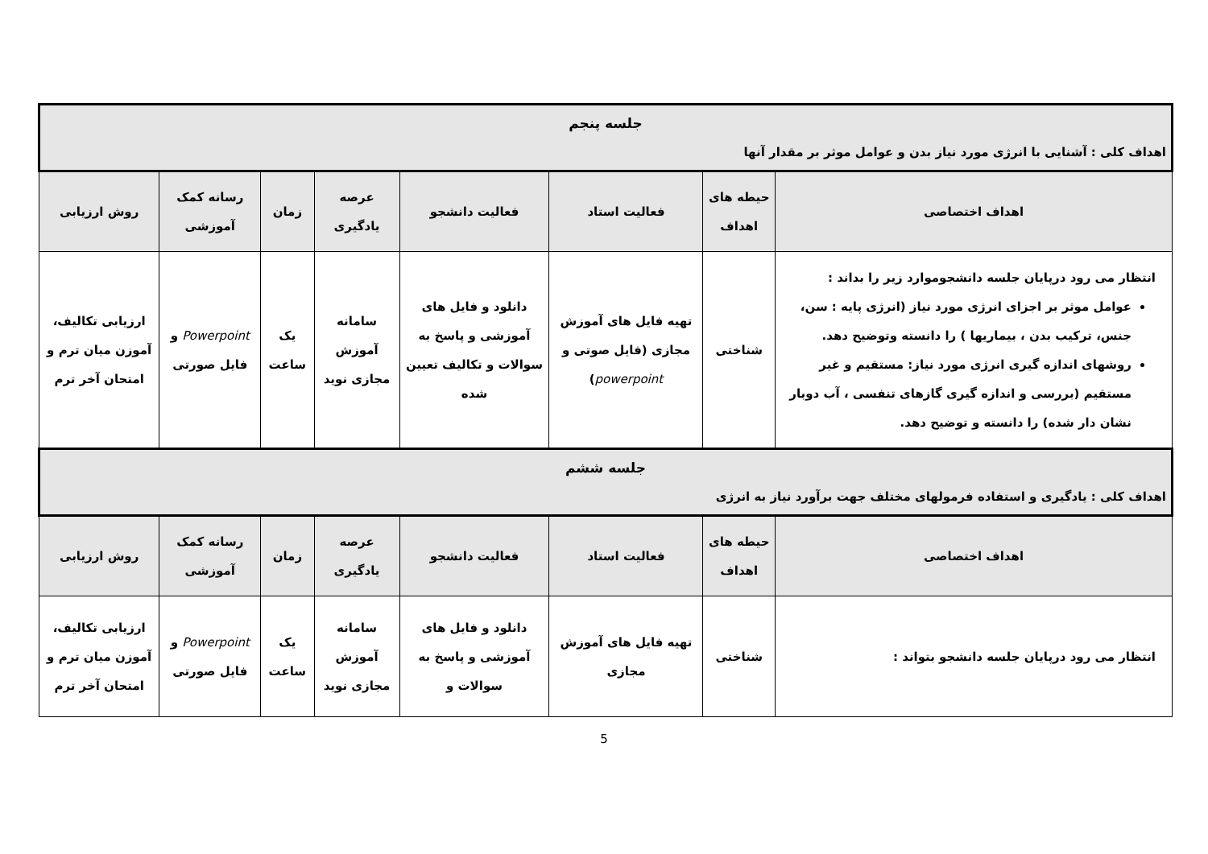| جلسه پنجم اهداف کلی : آشنایی با انرژی مورد نیاز بدن و عوامل موثر بر مقدار آنها | | | | | | | |
| اهداف اختصاصی | حیطه های اهداف | فعالیت استاد | فعالیت دانشجو | عرصه یادگیری | زمان | رسانه کمک آموزشی | روش ارزیابی |
| انتظار می رود درپایان جلسه دانشجوموارد زیر را بداند : عوامل موثر بر اجزای انرژی مورد نیاز (انرژی پایه : سن، جنس، ترکیب بدن ، بیماریها ) را دانسته وتوضیح دهد. روشهای اندازه گیری انرژی مورد نیاز: مستقیم و غیر مستقیم (بررسی و اندازه گیری گازهای تنفسی ، آب دوبار نشان دار شده) را دانسته و توضیح دهد. | شناختی | تهیه فایل های آموزش مجازی (فایل صوتی و powerpoint ) | دانلود و فایل های آموزشی و پاسخ به سوالات و تکالیف تعیین شده | سامانه آموزش مجازی نوید | یک ساعت | Powerpoint و فایل صورتی | ارزیابی تکالیف، آموزن میان ترم و امتحان آخر ترم |
| جلسه ششم اهداف کلی : یادگیری و استفاده فرمولهای مختلف جهت برآورد نیاز به انرژی | | | | | | | |
| اهداف اختصاصی | حیطه های اهداف | فعالیت استاد | فعالیت دانشجو | عرصه یادگیری | زمان | رسانه کمک آموزشی | روش ارزیابی |
| انتظار می رود درپایان جلسه دانشجو بتواند : | شناختی | تهیه فایل های آموزش مجازی | دانلود و فایل های آموزشی و پاسخ به سوالات و | سامانه آموزش مجازی نوید | یک ساعت | Powerpoint و فایل صورتی | ارزیابی تکالیف، آموزن میان ترم و امتحان آخر ترم |
5